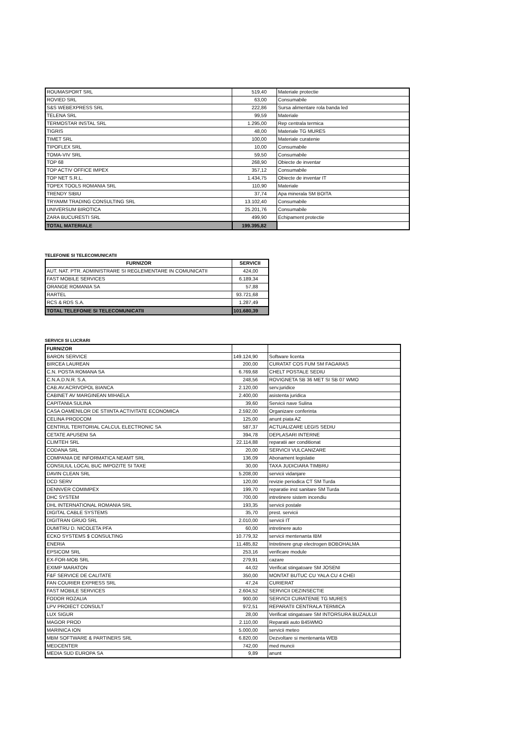| ROUMASPORT SRL | 519,40 | Materiale protectie |
| ROVIED SRL | 63,00 | Consumabile |
| S&S WEBEXPRESS SRL | 222,86 | Sursa alimentare rola banda led |
| TELENA SRL | 99,59 | Materiale |
| TERMOSTAR INSTAL SRL | 1.295,00 | Rep centrala termica |
| TIGRIS | 48,00 | Materiale TG MURES |
| TIMET SRL | 100,00 | Materiale curatenie |
| TIPOFLEX SRL | 10,00 | Consumabile |
| TOMA-VIV SRL | 59,50 | Consumabile |
| TOP 68 | 268,90 | Obiecte de inventar |
| TOP ACTIV OFFICE IMPEX | 357,12 | Consumabile |
| TOP NET S.R.L. | 1.434,75 | Obiecte de inventar IT |
| TOPEX TOOLS ROMANIA SRL | 110,90 | Materiale |
| TRENDY SIBIU | 37,74 | Apa minerala SM BOITA |
| TRYAMM TRADING CONSULTING SRL | 13.102,40 | Consumabile |
| UNIVERSUM BIROTICA | 25.201,76 | Consumabile |
| ZARA BUCURESTI SRL | 499,90 | Echipament protectie |
| TOTAL MATERIALE | 199.395,82 | |
TELEFONIE SI TELECOMUNICATII
| FURNIZOR | SERVICII |
| --- | --- |
| AUT. NAT. PTR. ADMINISTRARE SI REGLEMENTARE IN COMUNICATII | 424,00 |
| FAST MOBILE SERVICES | 6.189,34 |
| ORANGE ROMANIA SA | 57,88 |
| RARTEL | 93.721,68 |
| RCS & RDS S.A. | 1.287,49 |
| TOTAL TELEFONIE SI TELECOMUNICATII | 101.680,39 |
SERVICII SI LUCRARI
| FURNIZOR | | |
| --- | --- | --- |
| BARON SERVICE | 149.124,90 | Software licenta |
| BIRCEA LAUREAN | 200,00 | CURATAT COS FUM SM FAGARAS |
| C.N. POSTA ROMANA SA | 6.769,68 | CHELT POSTALE SEDIU |
| C.N.A.D.N.R. S.A. | 248,56 | ROVIGNETA SB 36 MET SI SB 07 WMO |
| CAB.AV.ACRIVOPOL BIANCA | 2.120,00 | serv.juridice |
| CABINET AV MARGINEAN MIHAELA | 2.400,00 | asistenta juridica |
| CAPITANIA SULINA | 39,60 | Servicii nave Sulina |
| CASA OAMENILOR DE STIINTA ACTIVITATE ECONOMICA | 2.592,00 | Organizare conferinta |
| CELINA PRODCOM | 125,00 | anunt piata AZ |
| CENTRUL TERITORIAL CALCUL ELECTRONIC SA | 587,37 | ACTUALIZARE LEGIS SEDIU |
| CETATE APUSENI SA | 394,78 | DEPLASARI INTERNE |
| CLIMTEH SRL | 22.114,88 | reparatii aer conditionat |
| CODANA SRL | 20,00 | SERVICII VULCANIZARE |
| COMPANIA DE INFORMATICA NEAMT SRL | 136,09 | Abonament legislatie |
| CONSILIUL LOCAL BUC IMPOZITE SI TAXE | 30,00 | TAXA JUDICIARA TIMBRU |
| DAVIN CLEAN SRL | 5.208,00 | servicii vidanjare |
| DCD SERV | 120,00 | revizie periodica CT SM Turda |
| DENNVER COMIMPEX | 199,70 | reparatie inst sanitare SM Turda |
| DHC SYSTEM | 700,00 | intretinere sistem incendiu |
| DHL INTERNATIONAL ROMANIA SRL | 193,35 | servicii postale |
| DIGITAL CABLE SYSTEMS | 35,70 | prest. servicii |
| DIGITRAN GRUO SRL | 2.010,00 | servicii IT |
| DUMITRU D. NICOLETA PFA | 60,00 | intretinere auto |
| ECKO SYSTEMS $ CONSULTING | 10.779,32 | servicii mentenanta IBM |
| ENERIA | 11.485,82 | Intretinere grup electrogen BOBOHALMA |
| EPSICOM SRL | 253,16 | verificare module |
| EX-FOR-MOB SRL | 279,91 | cazare |
| EXIMP MARATON | 44,02 | Verificat stingatoare SM JOSENI |
| F&F SERVICE DE CALITATE | 350,00 | MONTAT BUTUC CU YALA CU 4 CHEI |
| FAN COURIER EXPRESS SRL | 47,24 | CURIERAT |
| FAST MOBILE SERVICES | 2.604,52 | SERVICII DEZINSECTIE |
| FODOR ROZALIA | 900,00 | SERVICII CURATENIE TG MURES |
| LPV PROIECT CONSULT | 972,51 | REPARATII CENTRALA TERMICA |
| LUX SIGUR | 28,00 | Verificat stingatoare SM INTORSURA BUZAULUI |
| MAGOR PROD | 2.110,00 | Reparatii auto B45WMO |
| MARINICA ION | 5.000,00 | servicii meteo |
| MBM SOFTWARE & PARTINERS SRL | 6.820,00 | Dezvoltare si mentenanta WEB |
| MEDCENTER | 742,00 | med muncii |
| MEDIA SUD EUROPA SA | 9,89 | anunt |